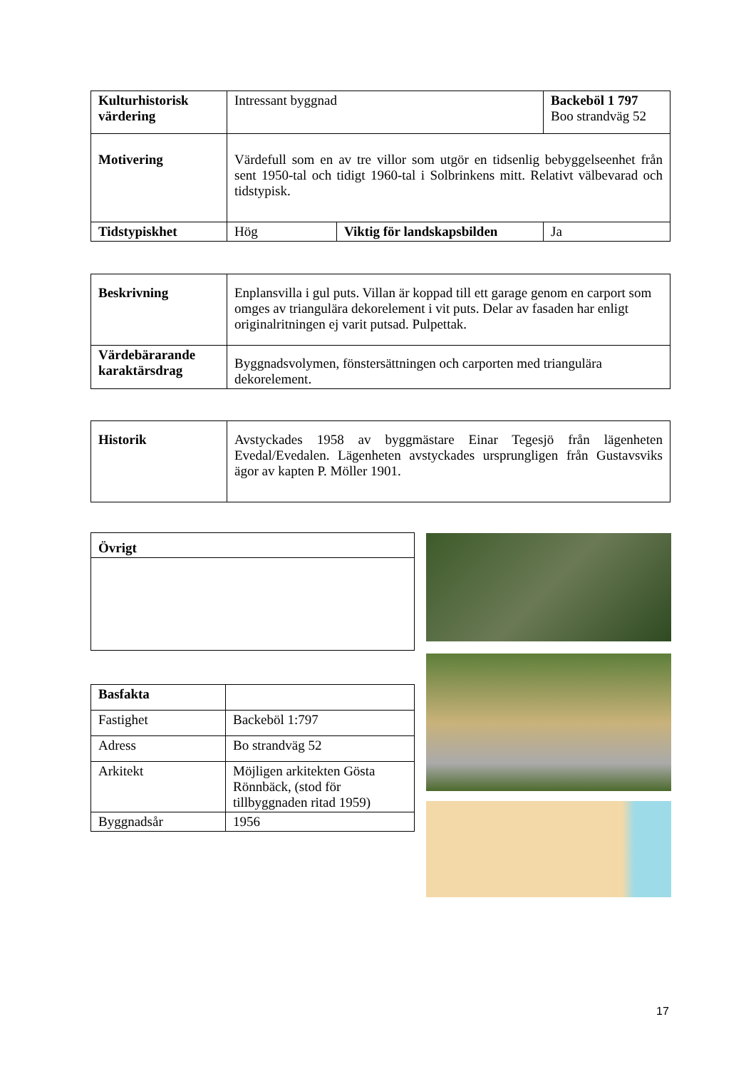| Kulturhistorisk värdering | Intressant byggnad | | Backeböl 1 797 Boo strandväg 52 |
| Motivering | Värdefull som en av tre villor som utgör en tidsenlig bebyggelseenhet från sent 1950-tal och tidigt 1960-tal i Solbrinkens mitt. Relativt välbevarad och tidstypisk. | | |
| Tidstypiskhet | Hög | Viktig för landskapsbilden | Ja |
| Beskrivning | Enplansvilla i gul puts. Villan är koppad till ett garage genom en carport som omges av triangulära dekorelement i vit puts. Delar av fasaden har enligt originalritningen ej varit putsad. Pulpettak. |
| Värdebärarande karaktärsdrag | Byggnadsvolymen, fönstersättningen och carporten med triangulära dekorelement. |
| Historik | Avstyckades 1958 av byggmästare Einar Tegesjö från lägenheten Evedal/Evedalen. Lägenheten avstyckades ursprungligen från Gustavsviks ägor av kapten P. Möller 1901. |
| Övrigt |
| Basfakta | |
| Fastighet | Backeböl 1:797 |
| Adress | Bo strandväg 52 |
| Arkitekt | Möjligen arkitekten Gösta Rönnbäck, (stod för tillbyggnaden ritad 1959) |
| Byggnadsår | 1956 |
17